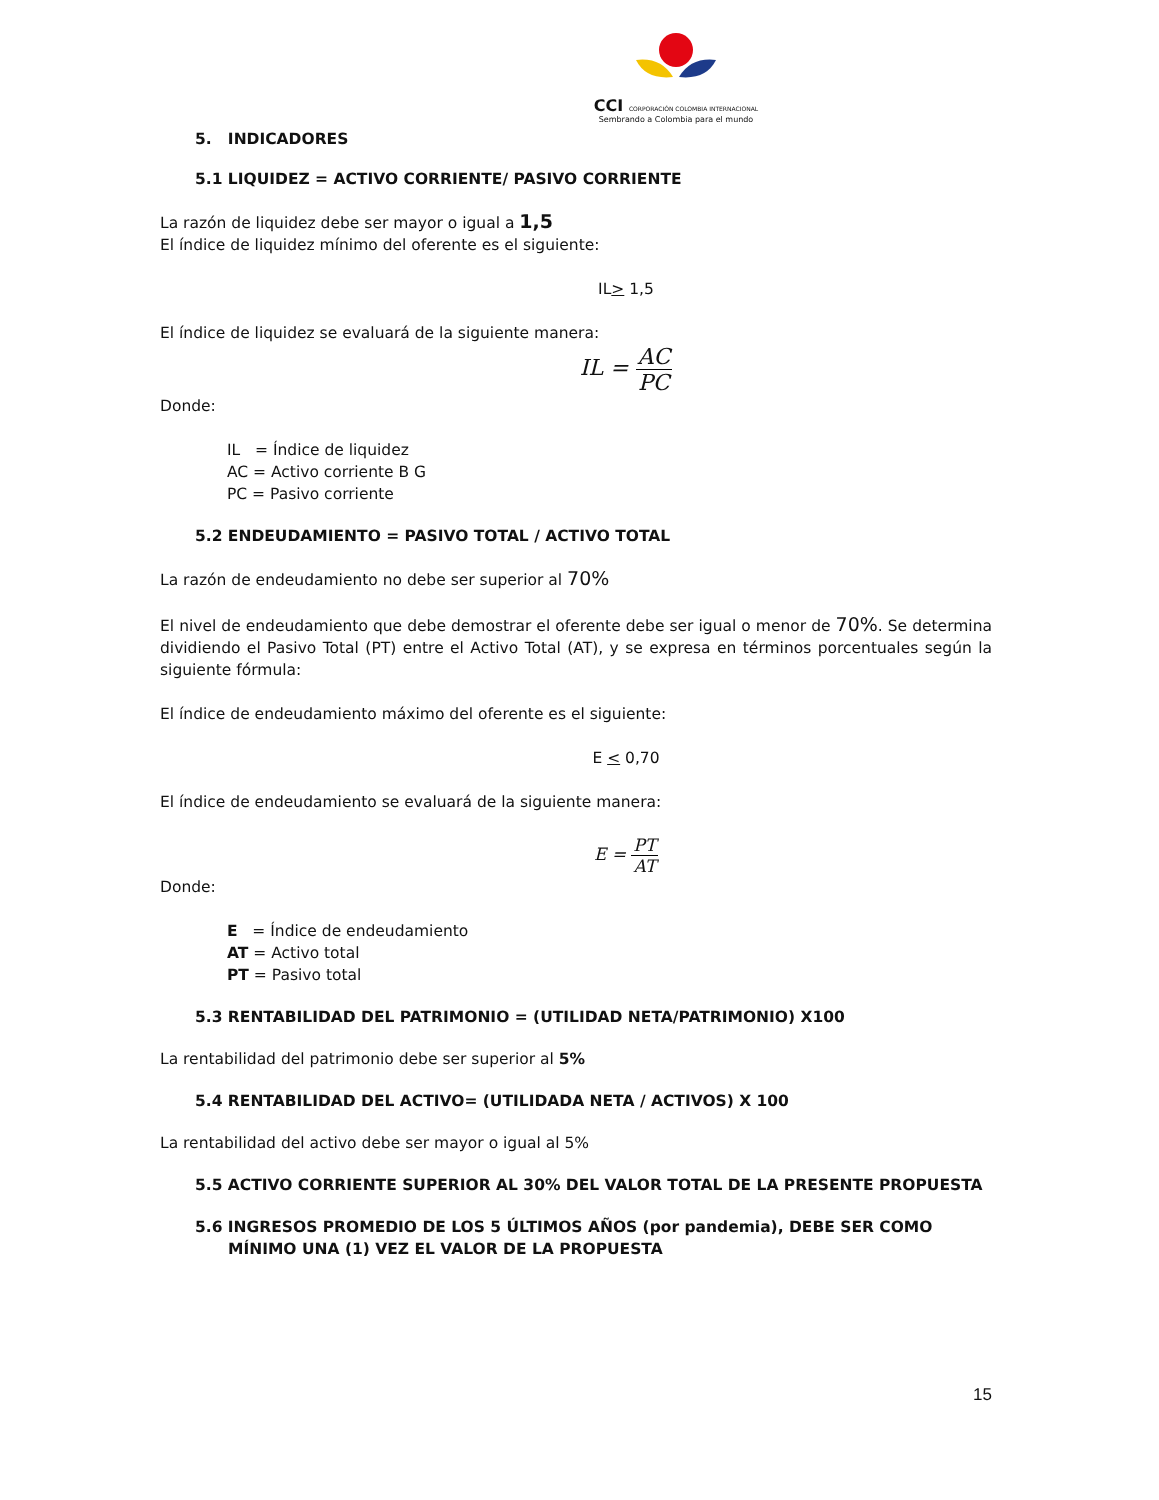CCI CORPORACIÓN COLOMBIA INTERNACIONAL
Sembrando a Colombia para el mundo
5. INDICADORES
5.1 LIQUIDEZ = ACTIVO CORRIENTE/ PASIVO CORRIENTE
La razón de liquidez debe ser mayor o igual a 1,5
El índice de liquidez mínimo del oferente es el siguiente:
IL> 1,5
El índice de liquidez se evaluará de la siguiente manera:
IL =
AC PC
Donde:
IL = Índice de liquidez
AC = Activo corriente B G
PC = Pasivo corriente
5.2 ENDEUDAMIENTO = PASIVO TOTAL / ACTIVO TOTAL
La razón de endeudamiento no debe ser superior al 70%
El nivel de endeudamiento que debe demostrar el oferente debe ser igual o menor de 70%. Se determina dividiendo el Pasivo Total (PT) entre el Activo Total (AT), y se expresa en términos porcentuales según la siguiente fórmula:
El índice de endeudamiento máximo del oferente es el siguiente:
E < 0,70
El índice de endeudamiento se evaluará de la siguiente manera:
E =
PT AT
Donde:
E = Índice de endeudamiento
AT = Activo total
PT = Pasivo total
5.3 RENTABILIDAD DEL PATRIMONIO = (UTILIDAD NETA/PATRIMONIO) X100
La rentabilidad del patrimonio debe ser superior al 5%
5.4 RENTABILIDAD DEL ACTIVO= (UTILIDADA NETA / ACTIVOS) X 100
La rentabilidad del activo debe ser mayor o igual al 5%
5.5 ACTIVO CORRIENTE SUPERIOR AL 30% DEL VALOR TOTAL DE LA PRESENTE PROPUESTA
5.6 INGRESOS PROMEDIO DE LOS 5 ÚLTIMOS AÑOS (por pandemia), DEBE SER COMO MÍNIMO UNA (1) VEZ EL VALOR DE LA PROPUESTA
15